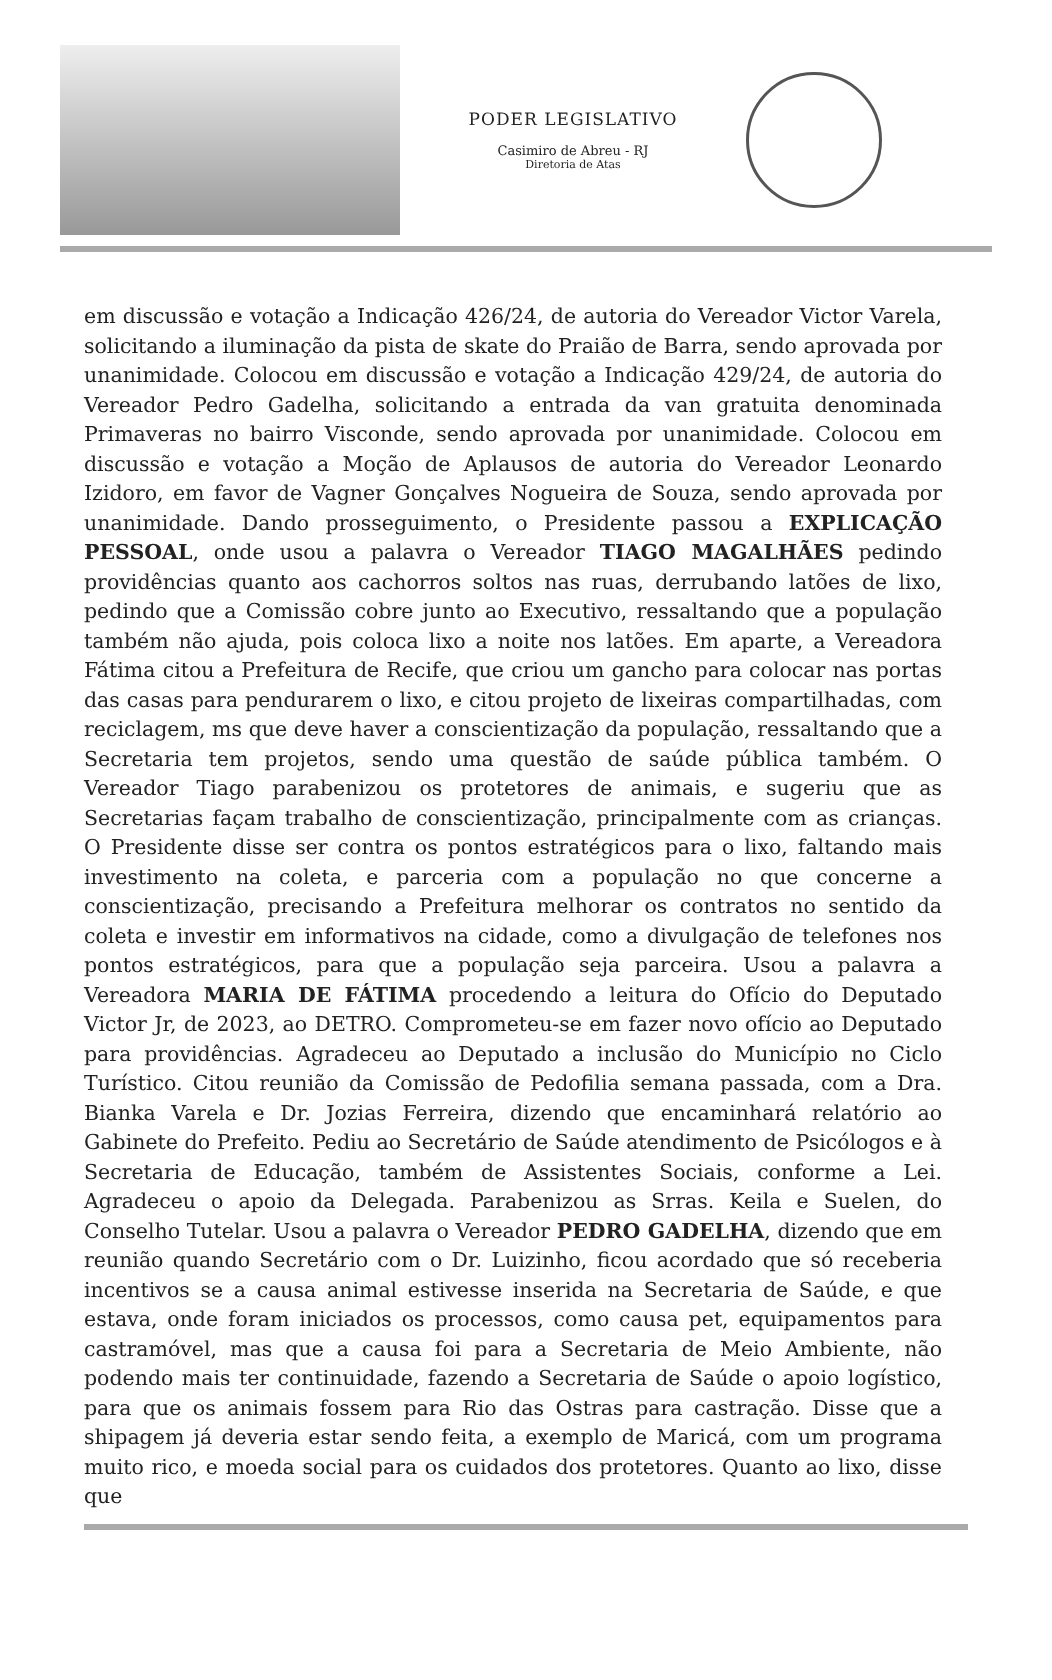PODER LEGISLATIVO
Casimiro de Abreu - RJ
Diretoria de Atas
em discussão e votação a Indicação 426/24, de autoria do Vereador Victor Varela, solicitando a iluminação da pista de skate do Praião de Barra, sendo aprovada por unanimidade. Colocou em discussão e votação a Indicação 429/24, de autoria do Vereador Pedro Gadelha, solicitando a entrada da van gratuita denominada Primaveras no bairro Visconde, sendo aprovada por unanimidade. Colocou em discussão e votação a Moção de Aplausos de autoria do Vereador Leonardo Izidoro, em favor de Vagner Gonçalves Nogueira de Souza, sendo aprovada por unanimidade. Dando prosseguimento, o Presidente passou a EXPLICAÇÃO PESSOAL, onde usou a palavra o Vereador TIAGO MAGALHÃES pedindo providências quanto aos cachorros soltos nas ruas, derrubando latões de lixo, pedindo que a Comissão cobre junto ao Executivo, ressaltando que a população também não ajuda, pois coloca lixo a noite nos latões. Em aparte, a Vereadora Fátima citou a Prefeitura de Recife, que criou um gancho para colocar nas portas das casas para pendurarem o lixo, e citou projeto de lixeiras compartilhadas, com reciclagem, ms que deve haver a conscientização da população, ressaltando que a Secretaria tem projetos, sendo uma questão de saúde pública também. O Vereador Tiago parabenizou os protetores de animais, e sugeriu que as Secretarias façam trabalho de conscientização, principalmente com as crianças. O Presidente disse ser contra os pontos estratégicos para o lixo, faltando mais investimento na coleta, e parceria com a população no que concerne a conscientização, precisando a Prefeitura melhorar os contratos no sentido da coleta e investir em informativos na cidade, como a divulgação de telefones nos pontos estratégicos, para que a população seja parceira. Usou a palavra a Vereadora MARIA DE FÁTIMA procedendo a leitura do Ofício do Deputado Victor Jr, de 2023, ao DETRO. Comprometeu-se em fazer novo ofício ao Deputado para providências. Agradeceu ao Deputado a inclusão do Município no Ciclo Turístico. Citou reunião da Comissão de Pedofilia semana passada, com a Dra. Bianka Varela e Dr. Jozias Ferreira, dizendo que encaminhará relatório ao Gabinete do Prefeito. Pediu ao Secretário de Saúde atendimento de Psicólogos e à Secretaria de Educação, também de Assistentes Sociais, conforme a Lei. Agradeceu o apoio da Delegada. Parabenizou as Srras. Keila e Suelen, do Conselho Tutelar. Usou a palavra o Vereador PEDRO GADELHA, dizendo que em reunião quando Secretário com o Dr. Luizinho, ficou acordado que só receberia incentivos se a causa animal estivesse inserida na Secretaria de Saúde, e que estava, onde foram iniciados os processos, como causa pet, equipamentos para castramóvel, mas que a causa foi para a Secretaria de Meio Ambiente, não podendo mais ter continuidade, fazendo a Secretaria de Saúde o apoio logístico, para que os animais fossem para Rio das Ostras para castração. Disse que a shipagem já deveria estar sendo feita, a exemplo de Maricá, com um programa muito rico, e moeda social para os cuidados dos protetores. Quanto ao lixo, disse que